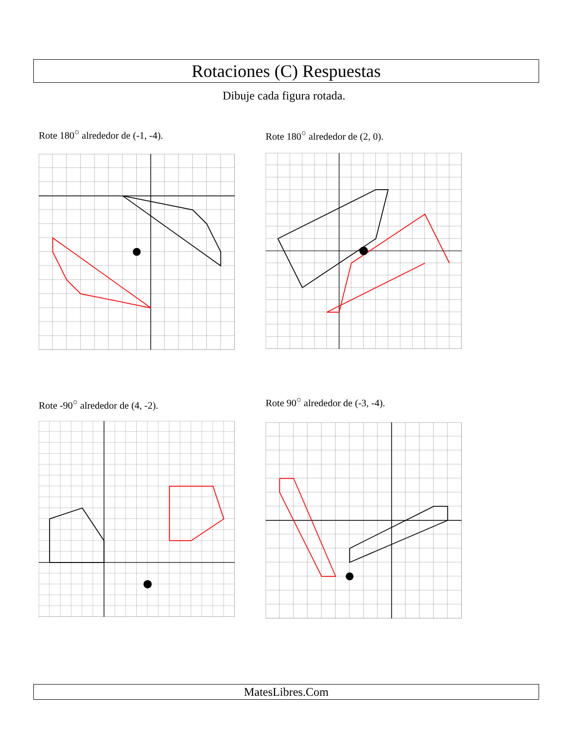Rotaciones (C) Respuestas
Dibuje cada figura rotada.
Rote 180<sup>○</sup> alrededor de (-1, -4).
Rote 180<sup>○</sup> alrededor de (2, 0).
Rote -90<sup>○</sup> alrededor de (4, -2).
Rote 90<sup>○</sup> alrededor de (-3, -4).
MatesLibres.Com